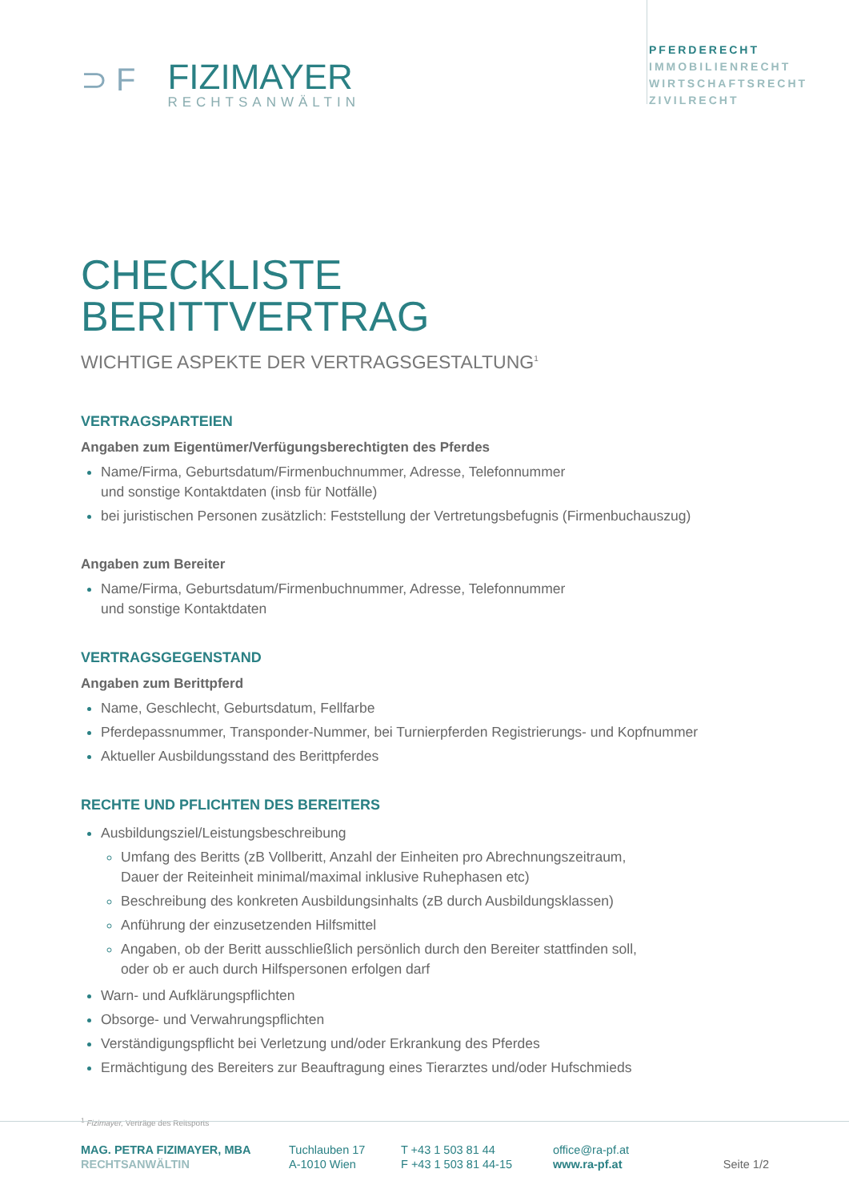⊃F
FIZIMAYER
RECHTSANWÄLTIN
PFERDERECHT
IMMOBILIENRECHT
WIRTSCHAFTSRECHT
ZIVILRECHT
CHECKLISTE
BERITTVERTRAG
WICHTIGE ASPEKTE DER VERTRAGSGESTALTUNG<sup>1</sup>
VERTRAGSPARTEIEN
Angaben zum Eigentümer/Verfügungsberechtigten des Pferdes
Name/Firma, Geburtsdatum/Firmenbuchnummer, Adresse, Telefonnummer
und sonstige Kontaktdaten (insb für Notfälle)
bei juristischen Personen zusätzlich: Feststellung der Vertretungsbefugnis (Firmenbuchauszug)
Angaben zum Bereiter
Name/Firma, Geburtsdatum/Firmenbuchnummer, Adresse, Telefonnummer
und sonstige Kontaktdaten
VERTRAGSGEGENSTAND
Angaben zum Berittpferd
Name, Geschlecht, Geburtsdatum, Fellfarbe
Pferdepassnummer, Transponder-Nummer, bei Turnierpferden Registrierungs- und Kopfnummer
Aktueller Ausbildungsstand des Berittpferdes
RECHTE UND PFLICHTEN DES BEREITERS
Ausbildungsziel/Leistungsbeschreibung
Umfang des Beritts (zB Vollberitt, Anzahl der Einheiten pro Abrechnungszeitraum,
Dauer der Reiteinheit minimal/maximal inklusive Ruhephasen etc)
Beschreibung des konkreten Ausbildungsinhalts (zB durch Ausbildungsklassen)
Anführung der einzusetzenden Hilfsmittel
Angaben, ob der Beritt ausschließlich persönlich durch den Bereiter stattfinden soll,
oder ob er auch durch Hilfspersonen erfolgen darf
Warn- und Aufklärungspflichten
Obsorge- und Verwahrungspflichten
Verständigungspflicht bei Verletzung und/oder Erkrankung des Pferdes
Ermächtigung des Bereiters zur Beauftragung eines Tierarztes und/oder Hufschmieds
<sup>1</sup> Fizimayer, Verträge des Reitsports
MAG. PETRA FIZIMAYER, MBA
RECHTSANWÄLTIN
Tuchlauben 17
A-1010 Wien
T +43 1 503 81 44
F +43 1 503 81 44-15
office@ra-pf.at
www.ra-pf.at
Seite 1/2